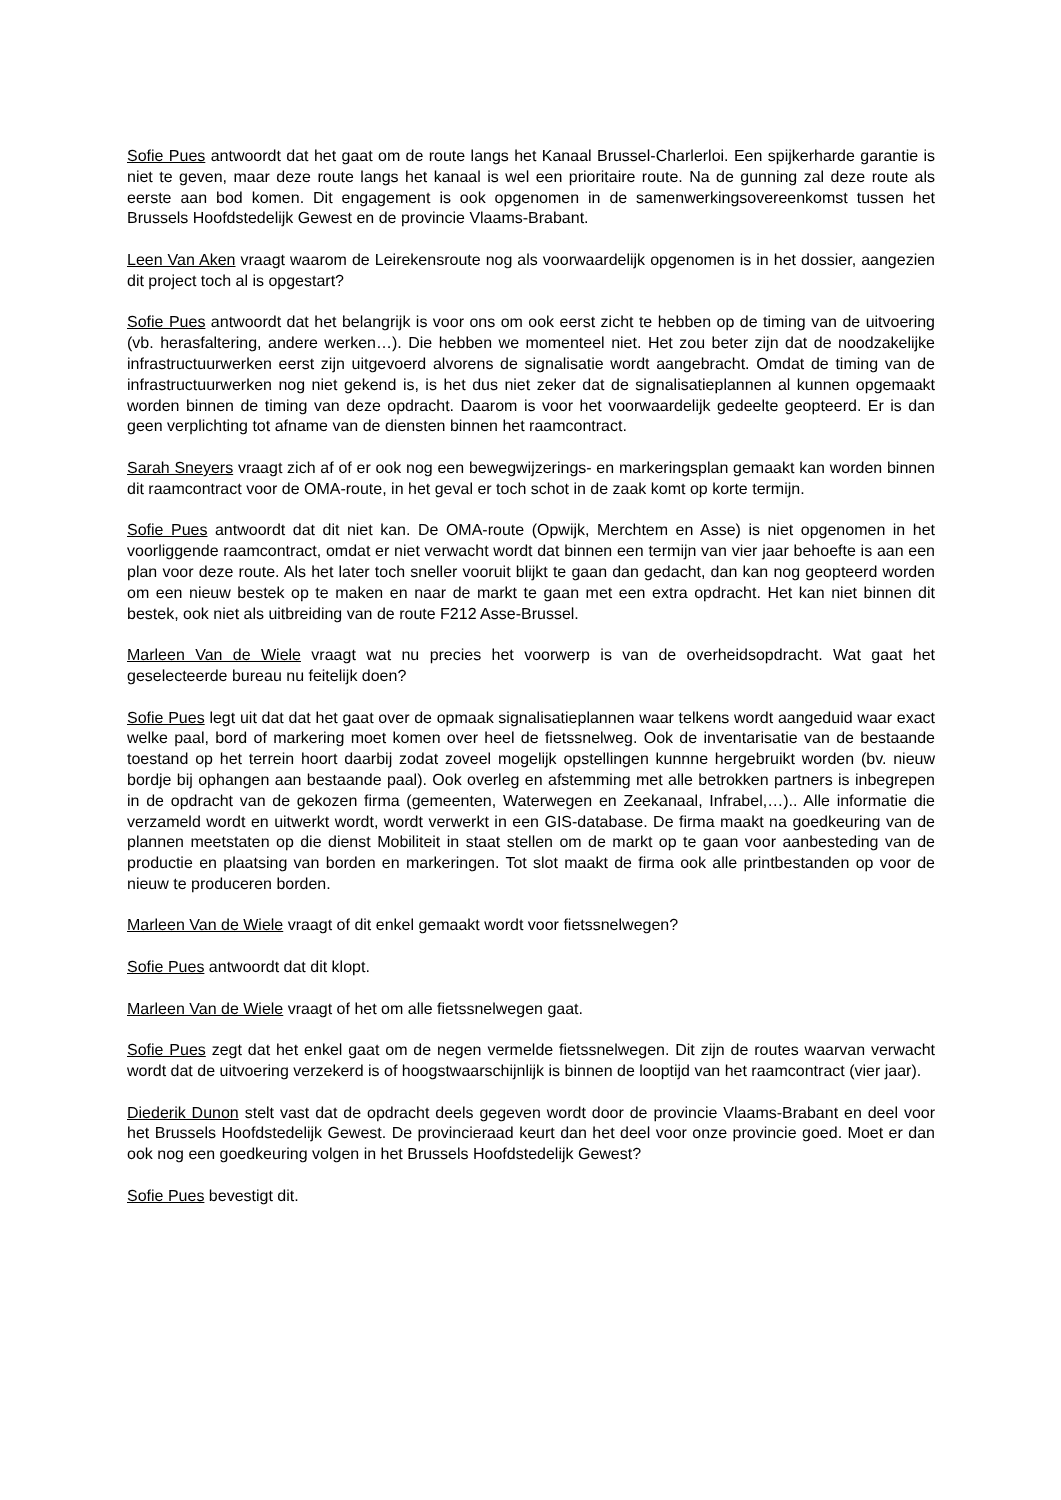Sofie Pues antwoordt dat het gaat om de route langs het Kanaal Brussel-Charlerloi. Een spijkerharde garantie is niet te geven, maar deze route langs het kanaal is wel een prioritaire route. Na de gunning zal deze route als eerste aan bod komen. Dit engagement is ook opgenomen in de samenwerkingsovereenkomst tussen het Brussels Hoofdstedelijk Gewest en de provincie Vlaams-Brabant.
Leen Van Aken vraagt waarom de Leirekensroute nog als voorwaardelijk opgenomen is in het dossier, aangezien dit project toch al is opgestart?
Sofie Pues antwoordt dat het belangrijk is voor ons om ook eerst zicht te hebben op de timing van de uitvoering (vb. herasfaltering, andere werken…). Die hebben we momenteel niet. Het zou beter zijn dat de noodzakelijke infrastructuurwerken eerst zijn uitgevoerd alvorens de signalisatie wordt aangebracht. Omdat de timing van de infrastructuurwerken nog niet gekend is, is het dus niet zeker dat de signalisatieplannen al kunnen opgemaakt worden binnen de timing van deze opdracht. Daarom is voor het voorwaardelijk gedeelte geopteerd. Er is dan geen verplichting tot afname van de diensten binnen het raamcontract.
Sarah Sneyers vraagt zich af of er ook nog een bewegwijzerings- en markeringsplan gemaakt kan worden binnen dit raamcontract voor de OMA-route, in het geval er toch schot in de zaak komt op korte termijn.
Sofie Pues antwoordt dat dit niet kan. De OMA-route (Opwijk, Merchtem en Asse) is niet opgenomen in het voorliggende raamcontract, omdat er niet verwacht wordt dat binnen een termijn van vier jaar behoefte is aan een plan voor deze route. Als het later toch sneller vooruit blijkt te gaan dan gedacht, dan kan nog geopteerd worden om een nieuw bestek op te maken en naar de markt te gaan met een extra opdracht. Het kan niet binnen dit bestek, ook niet als uitbreiding van de route F212 Asse-Brussel.
Marleen Van de Wiele vraagt wat nu precies het voorwerp is van de overheidsopdracht. Wat gaat het geselecteerde bureau nu feitelijk doen?
Sofie Pues legt uit dat dat het gaat over de opmaak signalisatieplannen waar telkens wordt aangeduid waar exact welke paal, bord of markering moet komen over heel de fietssnelweg. Ook de inventarisatie van de bestaande toestand op het terrein hoort daarbij zodat zoveel mogelijk opstellingen kunnne hergebruikt worden (bv. nieuw bordje bij ophangen aan bestaande paal). Ook overleg en afstemming met alle betrokken partners is inbegrepen in de opdracht van de gekozen firma (gemeenten, Waterwegen en Zeekanaal, Infrabel,…).. Alle informatie die verzameld wordt en uitwerkt wordt, wordt verwerkt in een GIS-database. De firma maakt na goedkeuring van de plannen meetstaten op die dienst Mobiliteit in staat stellen om de markt op te gaan voor aanbesteding van de productie en plaatsing van borden en markeringen. Tot slot maakt de firma ook alle printbestanden op voor de nieuw te produceren borden.
Marleen Van de Wiele vraagt of dit enkel gemaakt wordt voor fietssnelwegen?
Sofie Pues antwoordt dat dit klopt.
Marleen Van de Wiele vraagt of het om alle fietssnelwegen gaat.
Sofie Pues zegt dat het enkel gaat om de negen vermelde fietssnelwegen. Dit zijn de routes waarvan verwacht wordt dat de uitvoering verzekerd is of hoogstwaarschijnlijk is binnen de looptijd van het raamcontract (vier jaar).
Diederik Dunon stelt vast dat de opdracht deels gegeven wordt door de provincie Vlaams-Brabant en deel voor het Brussels Hoofdstedelijk Gewest. De provincieraad keurt dan het deel voor onze provincie goed. Moet er dan ook nog een goedkeuring volgen in het Brussels Hoofdstedelijk Gewest?
Sofie Pues bevestigt dit.